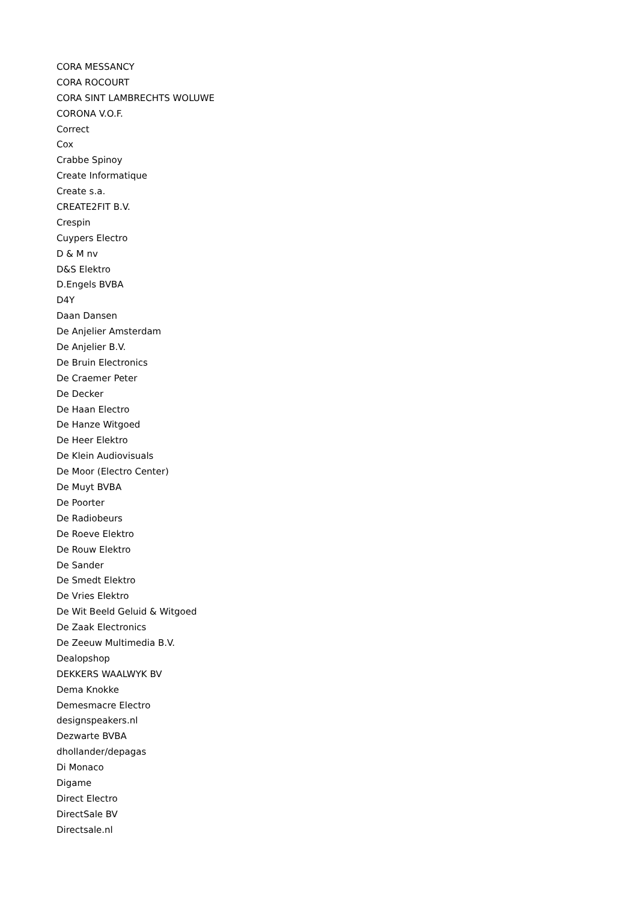CORA MESSANCY
CORA ROCOURT
CORA SINT LAMBRECHTS WOLUWE
CORONA V.O.F.
Correct
Cox
Crabbe Spinoy
Create Informatique
Create s.a.
CREATE2FIT B.V.
Crespin
Cuypers Electro
D & M nv
D&S Elektro
D.Engels BVBA
D4Y
Daan Dansen
De Anjelier Amsterdam
De Anjelier B.V.
De Bruin Electronics
De Craemer Peter
De Decker
De Haan Electro
De Hanze Witgoed
De Heer Elektro
De Klein Audiovisuals
De Moor (Electro Center)
De Muyt BVBA
De Poorter
De Radiobeurs
De Roeve Elektro
De Rouw Elektro
De Sander
De Smedt Elektro
De Vries Elektro
De Wit Beeld Geluid & Witgoed
De Zaak Electronics
De Zeeuw Multimedia B.V.
Dealopshop
DEKKERS WAALWYK BV
Dema Knokke
Demesmacre Electro
designspeakers.nl
Dezwarte BVBA
dhollander/depagas
Di Monaco
Digame
Direct Electro
DirectSale BV
Directsale.nl